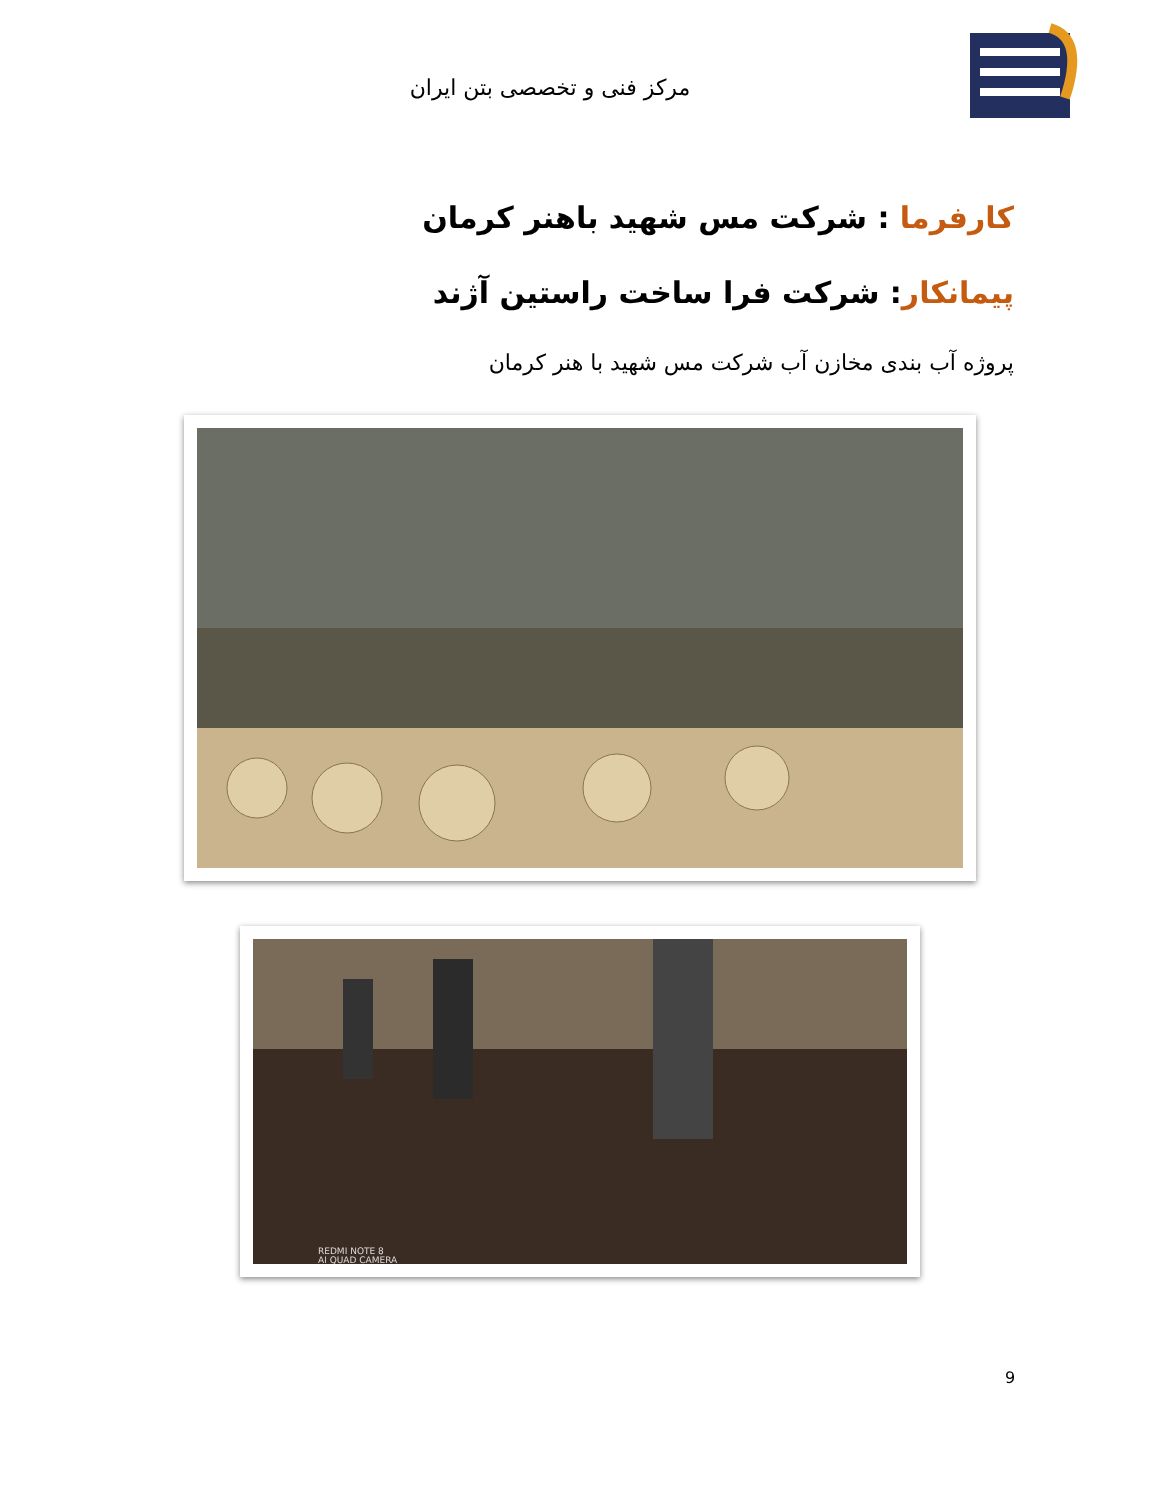مرکز فنی و تخصصی بتن ایران
کارفرما : شرکت مس شهید باهنر کرمان
پیمانکار: شرکت فرا ساخت راستین آژند
پروژه آب بندی مخازن آب شرکت مس شهید با هنر کرمان
REDMI NOTE 8
AI QUAD CAMERA
9